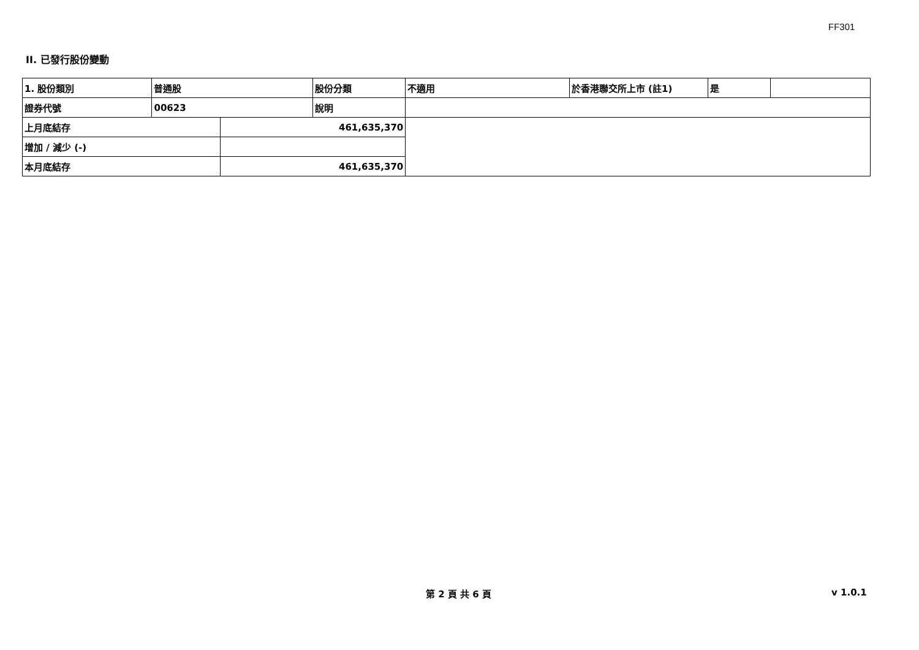FF301
II. 已發行股份變動
| 1. 股份類別 | 普通股 | | 股份分類 | 不適用 | 於香港聯交所上市 (註1) | 是 | |
| 證券代號 | 00623 | | 說明 | | | | |
| 上月底結存 | | 461,635,370 | | | | | |
| 增加 / 減少 (-) | | | | | | | |
| 本月底結存 | | 461,635,370 | | | | | |
第 2 頁 共 6 頁 v 1.0.1